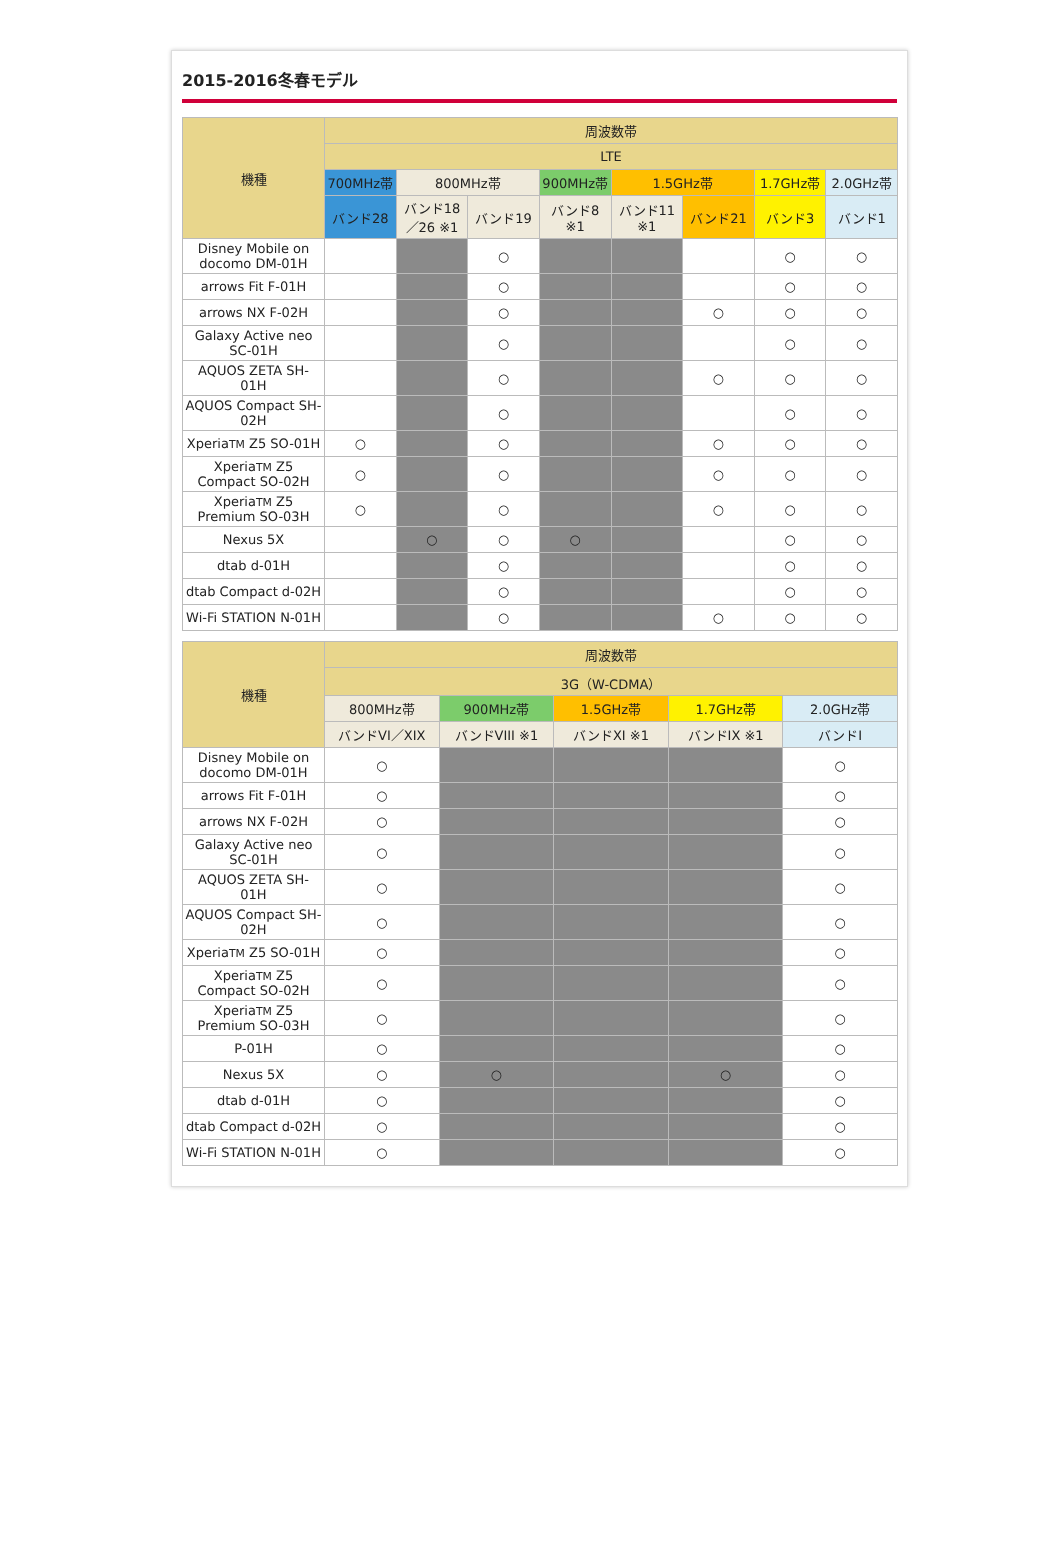2015-2016冬春モデル
| 機種 | 周波数帯 | | | | | | | |
| --- | --- | --- | --- | --- | --- | --- | --- | --- |
| | LTE | | | | | | | |
| | 700MHz帯 | 800MHz帯 | | 900MHz帯 | 1.5GHz帯 | | 1.7GHz帯 | 2.0GHz帯 |
| | バンド28 | バンド18／26 ※1 | バンド19 | バンド8 ※1 | バンド11 ※1 | バンド21 | バンド3 | バンド1 |
| Disney Mobile on docomo DM-01H | | | ○ | | | | ○ | ○ |
| arrows Fit F-01H | | | ○ | | | | ○ | ○ |
| arrows NX F-02H | | | ○ | | | ○ | ○ | ○ |
| Galaxy Active neo SC-01H | | | ○ | | | | ○ | ○ |
| AQUOS ZETA SH-01H | | | ○ | | | ○ | ○ | ○ |
| AQUOS Compact SH-02H | | | ○ | | | | ○ | ○ |
| Xperia TM Z5 SO-01H | ○ | | ○ | | | ○ | ○ | ○ |
| Xperia TM Z5 Compact SO-02H | ○ | | ○ | | | ○ | ○ | ○ |
| Xperia TM Z5 Premium SO-03H | ○ | | ○ | | | ○ | ○ | ○ |
| Nexus 5X | | ○ | ○ | ○ | | | ○ | ○ |
| dtab d-01H | | | ○ | | | | ○ | ○ |
| dtab Compact d-02H | | | ○ | | | | ○ | ○ |
| Wi-Fi STATION N-01H | | | ○ | | | ○ | ○ | ○ |
| 機種 | 周波数帯 | | | | |
| --- | --- | --- | --- | --- | --- |
| | 3G（W-CDMA） | | | | |
| | 800MHz帯 | 900MHz帯 | 1.5GHz帯 | 1.7GHz帯 | 2.0GHz帯 |
| | バンドVI／XIX | バンドVIII ※1 | バンドXI ※1 | バンドIX ※1 | バンドI |
| Disney Mobile on docomo DM-01H | ○ | | | | ○ |
| arrows Fit F-01H | ○ | | | | ○ |
| arrows NX F-02H | ○ | | | | ○ |
| Galaxy Active neo SC-01H | ○ | | | | ○ |
| AQUOS ZETA SH-01H | ○ | | | | ○ |
| AQUOS Compact SH-02H | ○ | | | | ○ |
| Xperia TM Z5 SO-01H | ○ | | | | ○ |
| Xperia TM Z5 Compact SO-02H | ○ | | | | ○ |
| Xperia TM Z5 Premium SO-03H | ○ | | | | ○ |
| P-01H | ○ | | | | ○ |
| Nexus 5X | ○ | ○ | | ○ | ○ |
| dtab d-01H | ○ | | | | ○ |
| dtab Compact d-02H | ○ | | | | ○ |
| Wi-Fi STATION N-01H | ○ | | | | ○ |